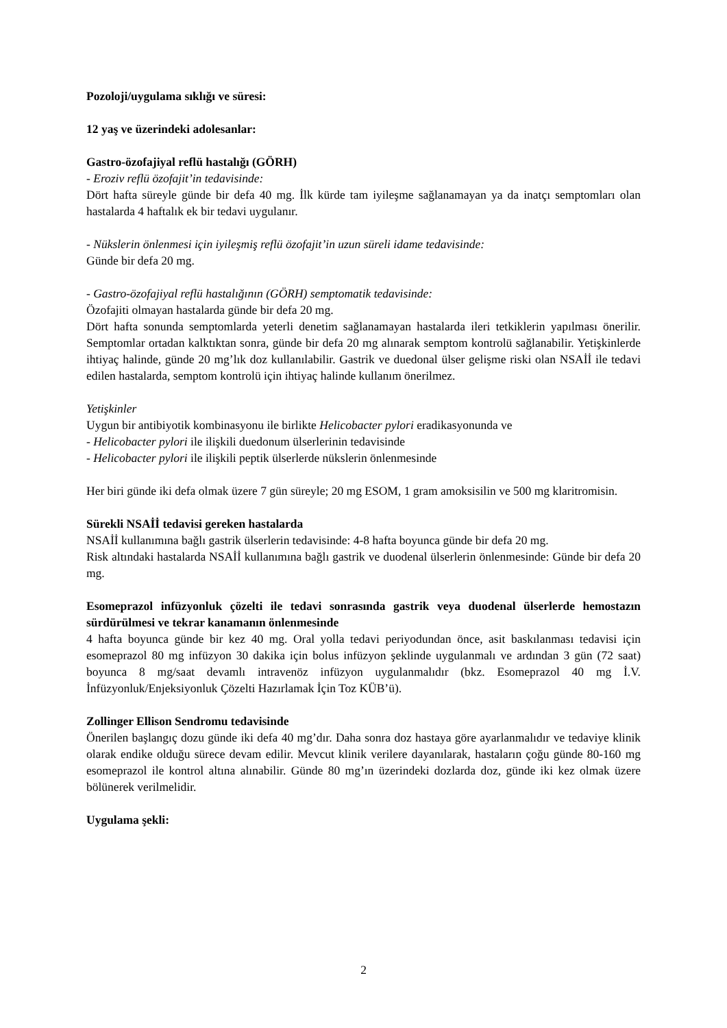Pozoloji/uygulama sıklığı ve süresi:
12 yaş ve üzerindeki adolesanlar:
Gastro-özofajiyal reflü hastalığı (GÖRH)
- Eroziv reflü özofajit’in tedavisinde:
Dört hafta süreyle günde bir defa 40 mg. İlk kürde tam iyileşme sağlanamayan ya da inatçı semptomları olan hastalarda 4 haftalık ek bir tedavi uygulanır.
- Nükslerin önlenmesi için iyileşmiş reflü özofajit’in uzun süreli idame tedavisinde:
Günde bir defa 20 mg.
- Gastro-özofajiyal reflü hastalığının (GÖRH) semptomatik tedavisinde:
Özofajiti olmayan hastalarda günde bir defa 20 mg.
Dört hafta sonunda semptomlarda yeterli denetim sağlanamayan hastalarda ileri tetkiklerin yapılması önerilir. Semptomlar ortadan kalktıktan sonra, günde bir defa 20 mg alınarak semptom kontrolü sağlanabilir. Yetişkinlerde ihtiyaç halinde, günde 20 mg’lık doz kullanılabilir. Gastrik ve duedonal ülser gelişme riski olan NSAİİ ile tedavi edilen hastalarda, semptom kontrolü için ihtiyaç halinde kullanım önerilmez.
Yetişkinler
Uygun bir antibiyotik kombinasyonu ile birlikte Helicobacter pylori eradikasyonunda ve
- Helicobacter pylori ile ilişkili duedonum ülserlerinin tedavisinde
- Helicobacter pylori ile ilişkili peptik ülserlerde nükslerin önlenmesinde
Her biri günde iki defa olmak üzere 7 gün süreyle; 20 mg ESOM, 1 gram amoksisilin ve 500 mg klaritromisin.
Sürekli NSAİİ tedavisi gereken hastalarda
NSAİİ kullanımına bağlı gastrik ülserlerin tedavisinde: 4-8 hafta boyunca günde bir defa 20 mg.
Risk altındaki hastalarda NSAİİ kullanımına bağlı gastrik ve duodenal ülserlerin önlenmesinde: Günde bir defa 20 mg.
Esomeprazol infüzyonluk çözelti ile tedavi sonrasında gastrik veya duodenal ülserlerde hemostazın sürdürülmesi ve tekrar kanamanın önlenmesinde
4 hafta boyunca günde bir kez 40 mg. Oral yolla tedavi periyodundan önce, asit baskılanması tedavisi için esomeprazol 80 mg infüzyon 30 dakika için bolus infüzyon şeklinde uygulanmalı ve ardından 3 gün (72 saat) boyunca 8 mg/saat devamlı intravenöz infüzyon uygulanmalıdır (bkz. Esomeprazol 40 mg İ.V. İnfüzyonluk/Enjeksiyonluk Çözelti Hazırlamak İçin Toz KÜB’ü).
Zollinger Ellison Sendromu tedavisinde
Önerilen başlangıç dozu günde iki defa 40 mg’dır. Daha sonra doz hastaya göre ayarlanmalıdır ve tedaviye klinik olarak endike olduğu sürece devam edilir. Mevcut klinik verilere dayanılarak, hastaların çoğu günde 80-160 mg esomeprazol ile kontrol altına alınabilir. Günde 80 mg’ın üzerindeki dozlarda doz, günde iki kez olmak üzere bölünerek verilmelidir.
Uygulama şekli:
2